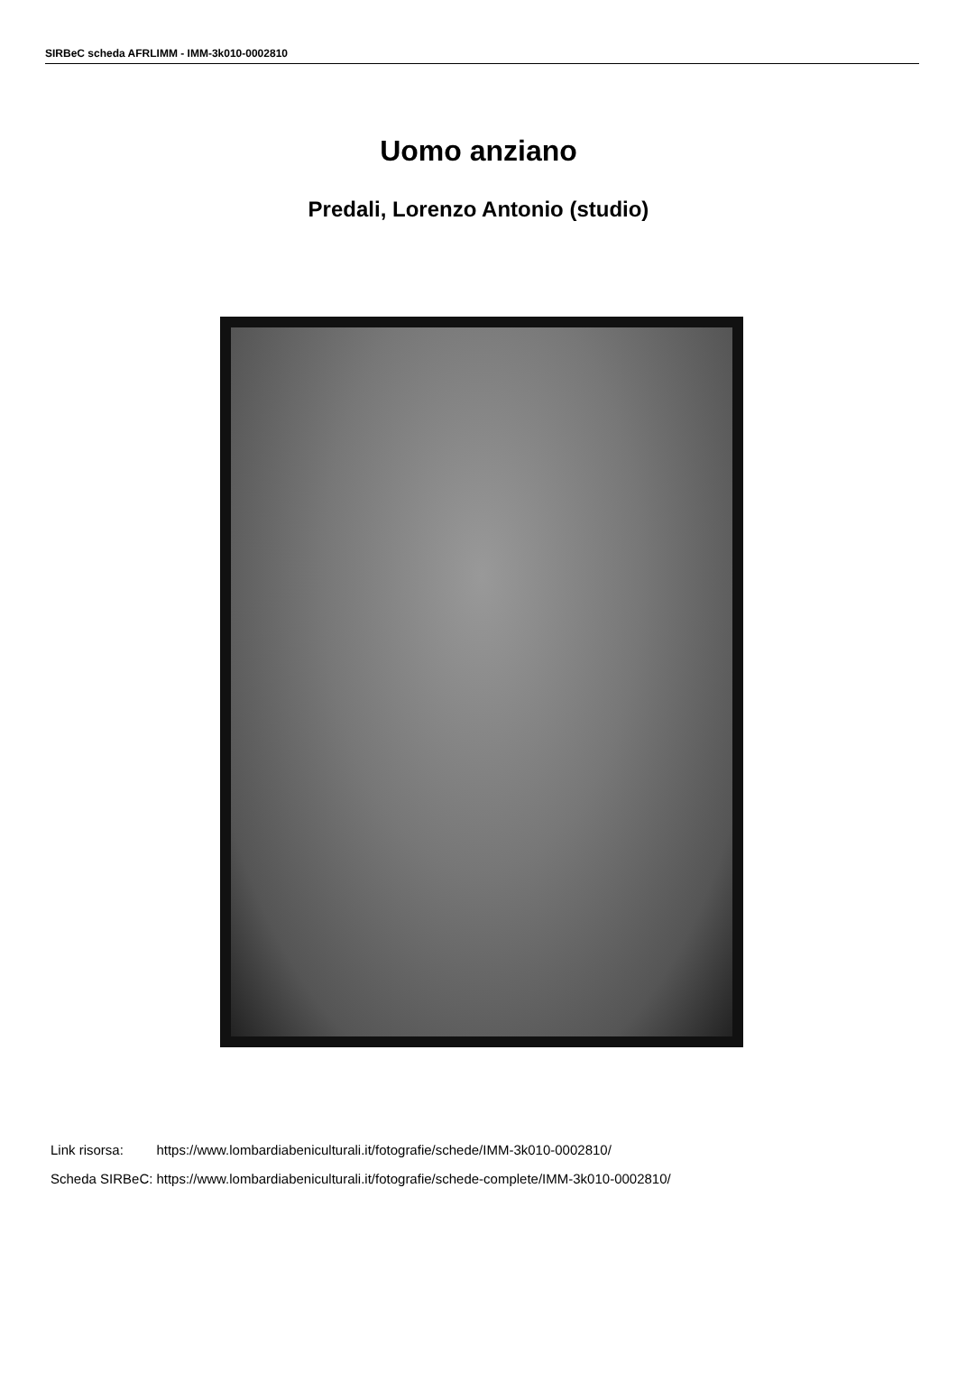SIRBeC scheda AFRLIMM - IMM-3k010-0002810
Uomo anziano
Predali, Lorenzo Antonio (studio)
| Link risorsa: | https://www.lombardiabeniculturali.it/fotografie/schede/IMM-3k010-0002810/ |
| Scheda SIRBeC: | https://www.lombardiabeniculturali.it/fotografie/schede-complete/IMM-3k010-0002810/ |